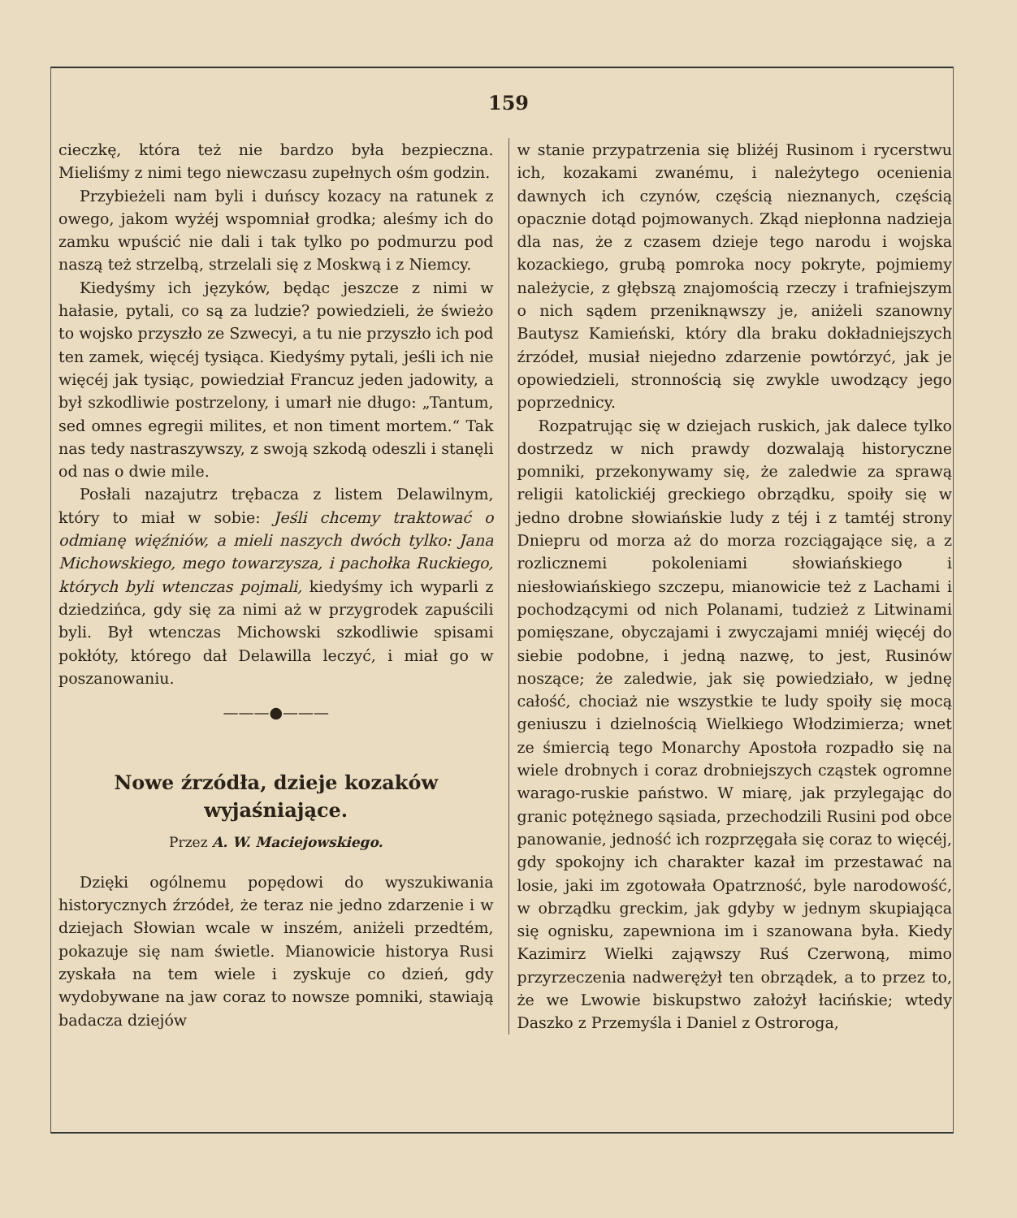159
cieczkę, która też nie bardzo była bezpieczna. Mieliśmy z nimi tego niewczasu zupełnych ośm godzin.
Przybieżeli nam byli i duńscy kozacy na ratunek z owego, jakom wyżéj wspomniał grodka; aleśmy ich do zamku wpuścić nie dali i tak tylko po podmurzu pod naszą też strzelbą, strzelali się z Moskwą i z Niemcy.
Kiedyśmy ich języków, będąc jeszcze z nimi w hałasie, pytali, co są za ludzie? powiedzieli, że świeżo to wojsko przyszło ze Szwecyi, a tu nie przyszło ich pod ten zamek, więcéj tysiąca. Kiedyśmy pytali, jeśli ich nie więcéj jak tysiąc, powiedział Francuz jeden jadowity, a był szkodliwie postrzelony, i umarł nie długo: „Tantum, sed omnes egregii milites, et non timent mortem.“ Tak nas tedy nastraszywszy, z swoją szkodą odeszli i stanęli od nas o dwie mile.
Posłali nazajutrz trębacza z listem Delawilnym, który to miał w sobie: Jeśli chcemy traktować o odmianę więźniów, a mieli naszych dwóch tylko: Jana Michowskiego, mego towarzysza, i pachołka Ruckiego, których byli wtenczas pojmali, kiedyśmy ich wyparli z dziedzińca, gdy się za nimi aż w przygrodek zapuścili byli. Był wtenczas Michowski szkodliwie spisami pokłóty, którego dał Delawilla leczyć, i miał go w poszanowaniu.
———●———
Nowe źrzódła, dzieje kozaków wyjaśniające.
Przez A. W. Maciejowskiego.
Dzięki ogólnemu popędowi do wyszukiwania historycznych źrzódeł, że teraz nie jedno zdarzenie i w dziejach Słowian wcale w inszém, aniżeli przedtém, pokazuje się nam świetle. Mianowicie historya Rusi zyskała na tem wiele i zyskuje co dzień, gdy wydobywane na jaw coraz to nowsze pomniki, stawiają badacza dziejów
w stanie przypatrzenia się bliżéj Rusinom i rycerstwu ich, kozakami zwanému, i należytego ocenienia dawnych ich czynów, częścią nieznanych, częścią opacznie dotąd pojmowanych. Zkąd niepłonna nadzieja dla nas, że z czasem dzieje tego narodu i wojska kozackiego, grubą pomroka nocy pokryte, pojmiemy należycie, z głębszą znajomością rzeczy i trafniejszym o nich sądem przeniknąwszy je, aniżeli szanowny Bautysz Kamieński, który dla braku dokładniejszych źrzódeł, musiał niejedno zdarzenie powtórzyć, jak je opowiedzieli, stronnością się zwykle uwodzący jego poprzednicy.
Rozpatrując się w dziejach ruskich, jak dalece tylko dostrzedz w nich prawdy dozwalają historyczne pomniki, przekonywamy się, że zaledwie za sprawą religii katolickiéj greckiego obrządku, spoiły się w jedno drobne słowiańskie ludy z téj i z tamtéj strony Dniepru od morza aż do morza rozciągające się, a z rozlicznemi pokoleniami słowiańskiego i niesłowiańskiego szczepu, mianowicie też z Lachami i pochodzącymi od nich Polanami, tudzież z Litwinami pomięszane, obyczajami i zwyczajami mniéj więcéj do siebie podobne, i jedną nazwę, to jest, Rusinów noszące; że zaledwie, jak się powiedziało, w jednę całość, chociaż nie wszystkie te ludy spoiły się mocą geniuszu i dzielnością Wielkiego Włodzimierza; wnet ze śmiercią tego Monarchy Apostoła rozpadło się na wiele drobnych i coraz drobniejszych cząstek ogromne warago-ruskie państwo. W miarę, jak przylegając do granic potężnego sąsiada, przechodzili Rusini pod obce panowanie, jedność ich rozprzęgała się coraz to więcéj, gdy spokojny ich charakter kazał im przestawać na losie, jaki im zgotowała Opatrzność, byle narodowość, w obrządku greckim, jak gdyby w jednym skupiająca się ognisku, zapewniona im i szanowana była. Kiedy Kazimirz Wielki zająwszy Ruś Czerwoną, mimo przyrzeczenia nadwerężył ten obrządek, a to przez to, że we Lwowie biskupstwo założył łacińskie; wtedy Daszko z Przemyśla i Daniel z Ostroroga,